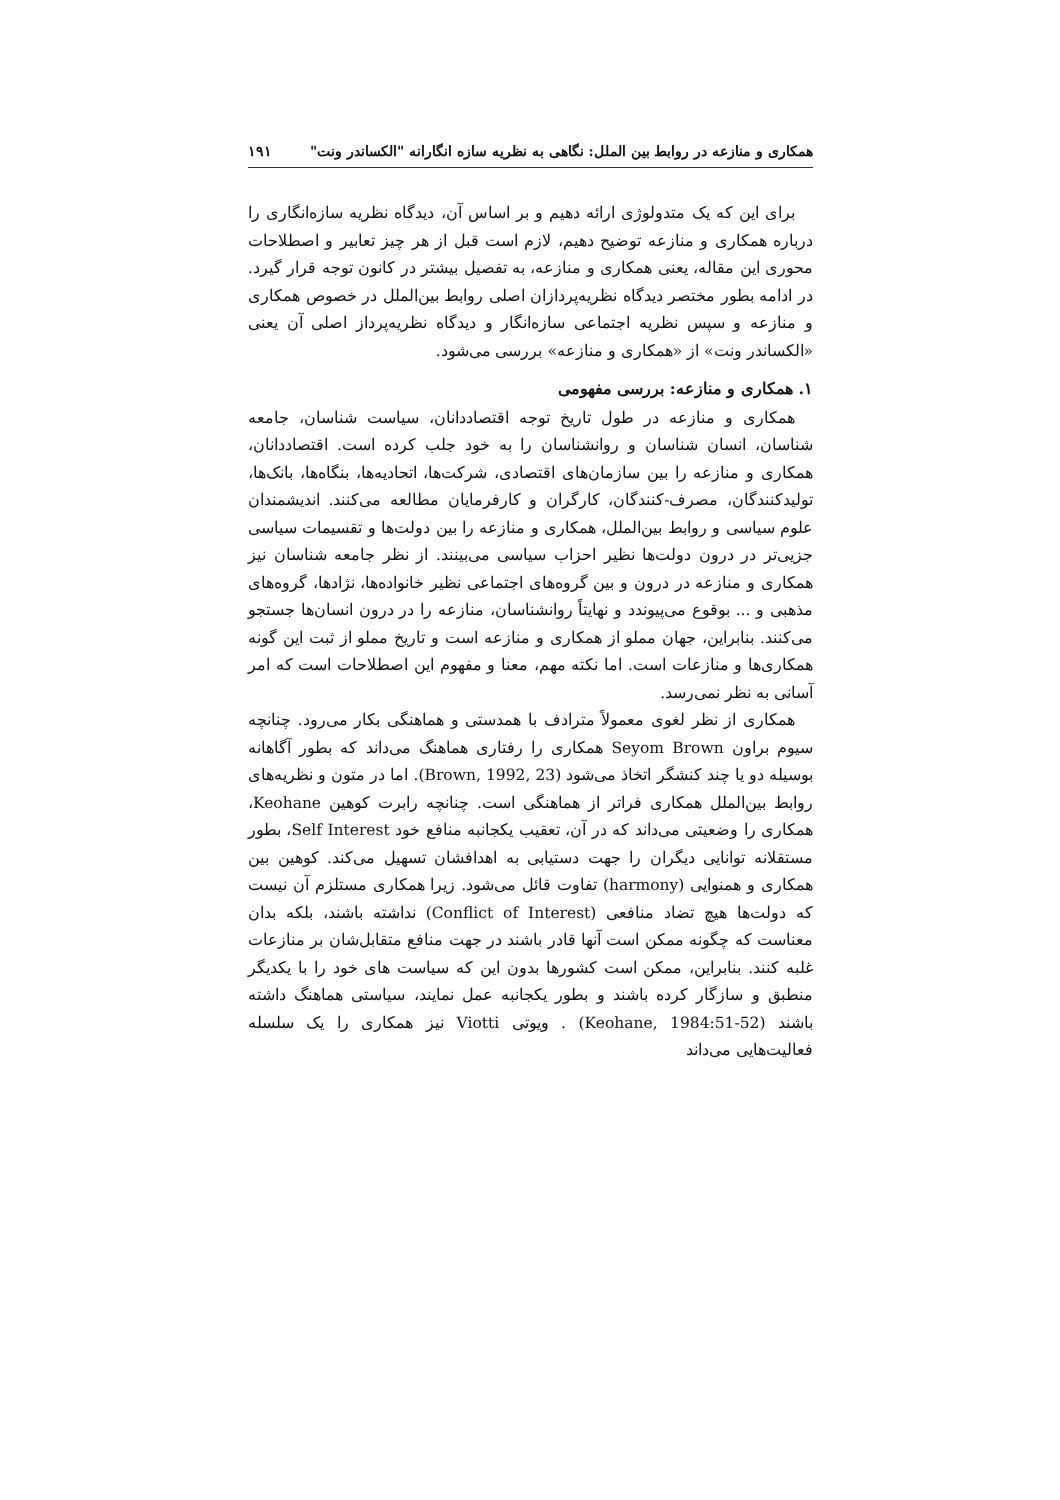همکاری و منازعه در روابط بین الملل: نگاهی به نظریه سازه انگارانه "الکساندر ونت" ۱۹۱
برای این که یک متدولوژی ارائه دهیم و بر اساس آن، دیدگاه نظریه سازه‌انگاری را درباره همکاری و منازعه توضیح دهیم، لازم است قبل از هر چیز تعابیر و اصطلاحات محوری این مقاله، یعنی همکاری و منازعه، به تفصیل بیشتر در کانون توجه قرار گیرد. در ادامه بطور مختصر دیدگاه نظریه‌پردازان اصلی روابط بین‌الملل در خصوص همکاری و منازعه و سپس نظریه اجتماعی سازه‌انگار و دیدگاه نظریه‌پرداز اصلی آن یعنی «الکساندر ونت» از «همکاری و منازعه» بررسی می‌شود.
۱. همکاری و منازعه: بررسی مفهومی
همکاری و منازعه در طول تاریخ توجه اقتصاددانان، سیاست شناسان، جامعه شناسان، انسان شناسان و روانشناسان را به خود جلب کرده است. اقتصاددانان، همکاری و منازعه را بین سازمان‌های اقتصادی، شرکت‌ها، اتحادیه‌ها، بنگاه‌ها، بانک‌ها، تولیدکنندگان، مصرف-کنندگان، کارگران و کارفرمایان مطالعه می‌کنند. اندیشمندان علوم سیاسی و روابط بین‌الملل، همکاری و منازعه را بین دولت‌ها و تقسیمات سیاسی جزیی‌تر در درون دولت‌ها نظیر احزاب سیاسی می‌بینند. از نظر جامعه شناسان نیز همکاری و منازعه در درون و بین گروه‌های اجتماعی نظیر خانواده‌ها، نژادها، گروه‌های مذهبی و ... بوقوع می‌پیوندد و نهایتاً روانشناسان، منازعه را در درون انسان‌ها جستجو می‌کنند. بنابراین، جهان مملو از همکاری و منازعه است و تاریخ مملو از ثبت این گونه همکاری‌ها و منازعات است. اما نکته مهم، معنا و مفهوم این اصطلاحات است که امر آسانی به نظر نمی‌رسد.
همکاری از نظر لغوی معمولاً مترادف با همدستی و هماهنگی بکار می‌رود. چنانچه سیوم براون Seyom Brown همکاری را رفتاری هماهنگ می‌داند که بطور آگاهانه بوسیله دو یا چند کنشگر اتخاذ می‌شود (Brown, 1992, 23). اما در متون و نظریه‌های روابط بین‌الملل همکاری فراتر از هماهنگی است. چنانچه رابرت کوهین Keohane، همکاری را وضعیتی می‌داند که در آن، تعقیب یکجانبه منافع خود Self Interest، بطور مستقلانه توانایی دیگران را جهت دستیابی به اهدافشان تسهیل می‌کند. کوهین بین همکاری و همنوایی (harmony) تفاوت قائل می‌شود. زیرا همکاری مستلزم آن نیست که دولت‌ها هیچ تضاد منافعی (Conflict of Interest) نداشته باشند، بلکه بدان معناست که چگونه ممکن است آنها قادر باشند در جهت منافع متقابل‌شان بر منازعات غلبه کنند. بنابراین، ممکن است کشورها بدون این که سیاست های خود را با یکدیگر منطبق و سازگار کرده باشند و بطور یکجانبه عمل نمایند، سیاستی هماهنگ داشته باشند (Keohane, 1984:51-52) . ویوتی Viotti نیز همکاری را یک سلسله فعالیت‌هایی می‌داند